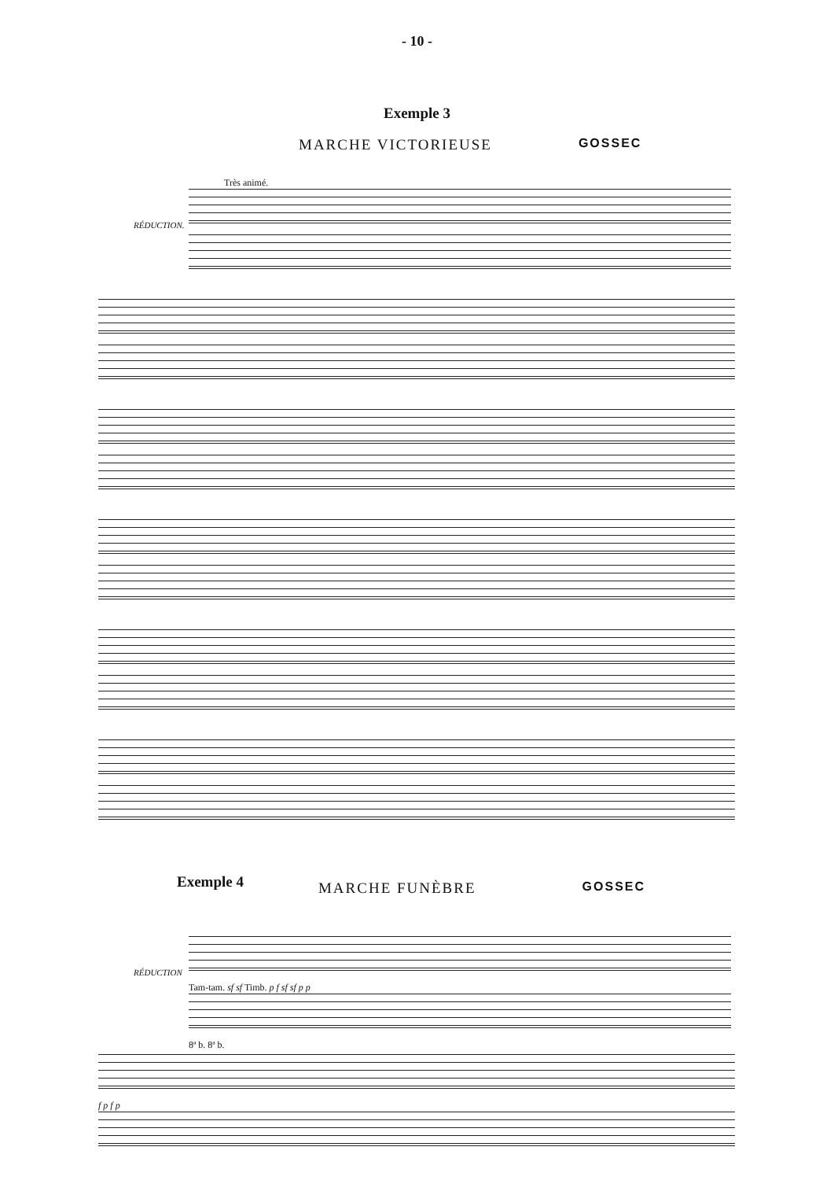- 10 -
Exemple 3
MARCHE VICTORIEUSE GOSSEC
Très animé.
RÉDUCTION.
Exemple 4 MARCHE FUNÈBRE GOSSEC
RÉDUCTION
Tam-tam. sf sf Timb. p f sf sf p p
8ª b. 8ª b.
f p f p